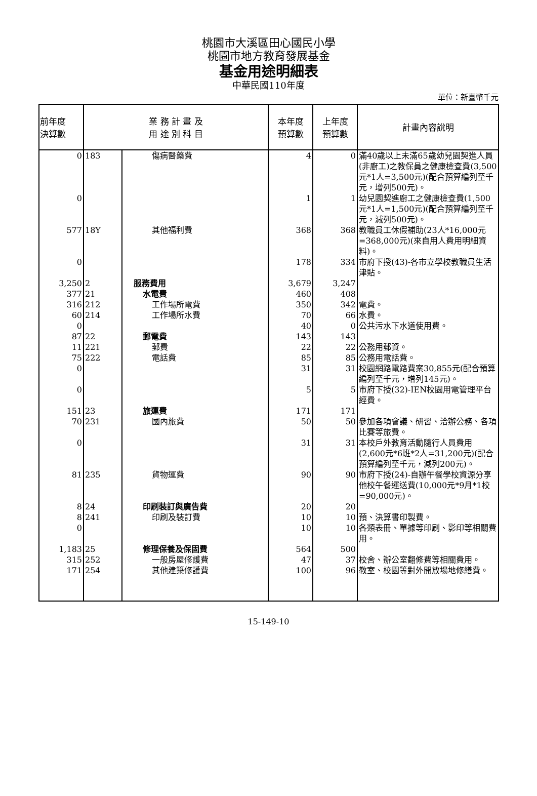桃園市大溪區田心國民小學
桃園市地方教育發展基金
基金用途明細表
中華民國110年度
單位：新臺幣千元
| 前年度 決算數 | 業 務 計 畫 及 用 途 別 科 目 | | 本年度 預算數 | 上年度 預算數 | 計畫內容說明 |
| --- | --- | --- | --- | --- | --- |
| 0 | 183 | 傷病醫藥費 | 4 | 0 | 滿40歲以上未滿65歲幼兒園契進人員(非廚工)之教保員之健康檢查費(3,500元*1人=3,500元)(配合預算編列至千元，增列500元)。 |
| 0 | | | 1 | 1 | 幼兒園契進廚工之健康檢查費(1,500元*1人=1,500元)(配合預算編列至千元，減列500元)。 |
| 577 | 18Y | 其他福利費 | 368 | 368 | 教職員工休假補助(23人*16,000元=368,000元)(來自用人費用明細資料)。 |
| 0 | | | 178 | 334 | 市府下授(43)-各市立學校教職員生活津貼。 |
| 3,250 | 2 | 服務費用 | 3,679 | 3,247 | |
| 377 | 21 | 水電費 | 460 | 408 | |
| 316 | 212 | 工作場所電費 | 350 | 342 | 電費。 |
| 60 | 214 | 工作場所水費 | 70 | 66 | 水費。 |
| 0 | | | 40 | 0 | 公共污水下水道使用費。 |
| 87 | 22 | 郵電費 | 143 | 143 | |
| 11 | 221 | 郵費 | 22 | 22 | 公務用郵資。 |
| 75 | 222 | 電話費 | 85 | 85 | 公務用電話費。 |
| 0 | | | 31 | 31 | 校園網路電路費案30,855元(配合預算編列至千元，增列145元)。 |
| 0 | | | 5 | 5 | 市府下授(32)-IEN校園用電管理平台經費。 |
| 151 | 23 | 旅運費 | 171 | 171 | |
| 70 | 231 | 國內旅費 | 50 | 50 | 參加各項會議、研習、洽辦公務、各項比賽等旅費。 |
| 0 | | | 31 | 31 | 本校戶外教育活動隨行人員費用(2,600元*6班*2人=31,200元)(配合預算編列至千元，減列200元)。 |
| 81 | 235 | 貨物運費 | 90 | 90 | 市府下授(24)-自辦午餐學校資源分享他校午餐運送費(10,000元*9月*1校=90,000元)。 |
| 8 | 24 | 印刷裝訂與廣告費 | 20 | 20 | |
| 8 | 241 | 印刷及裝訂費 | 10 | 10 | 預、決算書印製費。 |
| 0 | | | 10 | 10 | 各類表冊、單據等印刷、影印等相關費用。 |
| 1,183 | 25 | 修理保養及保固費 | 564 | 500 | |
| 315 | 252 | 一般房屋修護費 | 47 | 37 | 校舍、辦公室翻修費等相關費用。 |
| 171 | 254 | 其他建築修護費 | 100 | 96 | 教室、校園等對外開放場地修繕費。 |
15-149-10